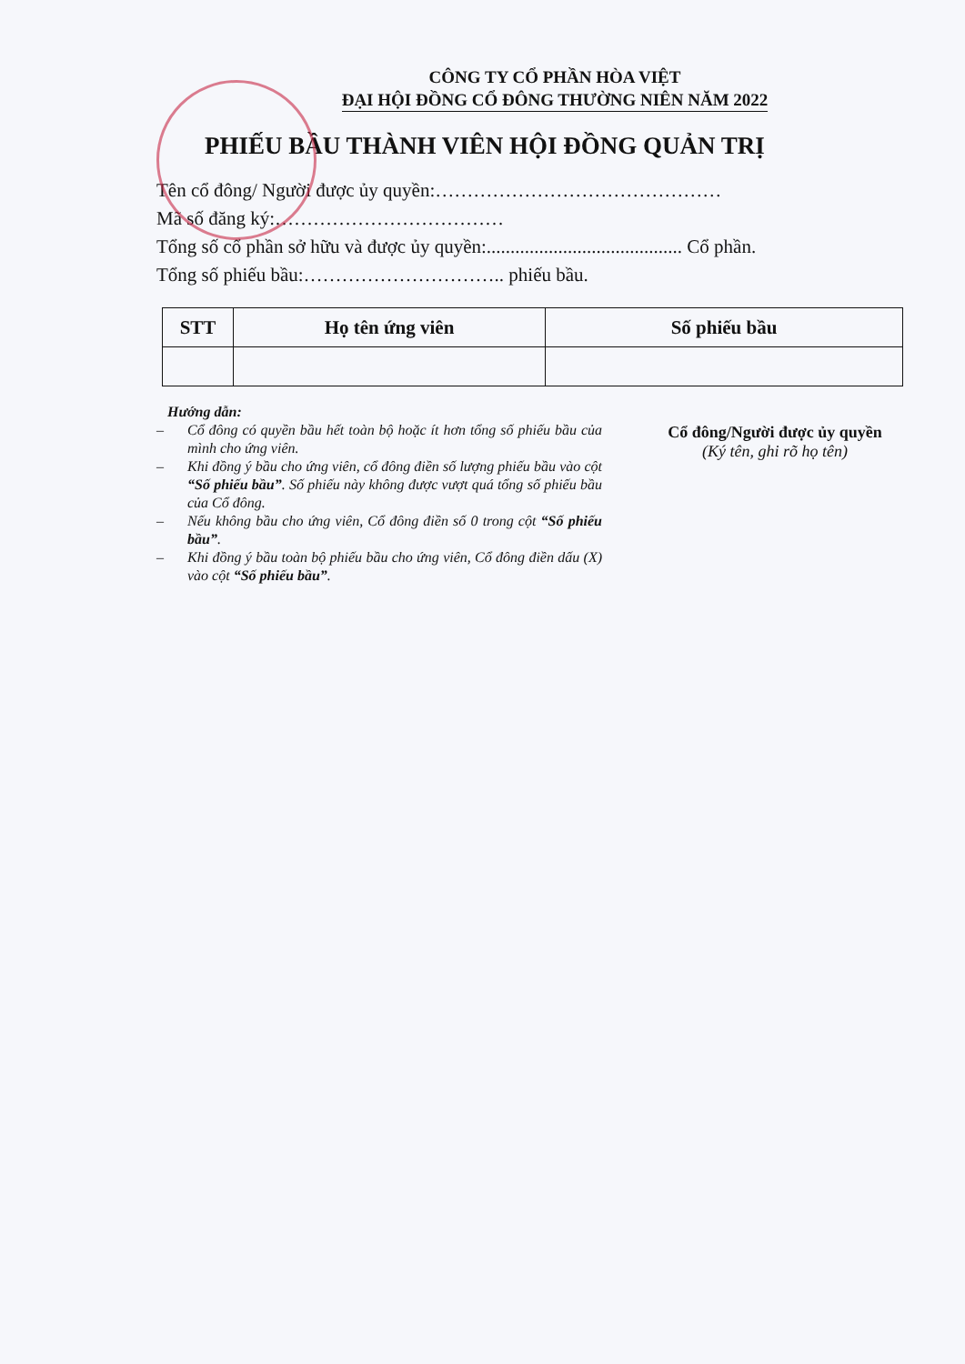CÔNG TY CỔ PHẦN HÒA VIỆT
ĐẠI HỘI ĐỒNG CỔ ĐÔNG THƯỜNG NIÊN NĂM 2022
PHIẾU BẦU THÀNH VIÊN HỘI ĐỒNG QUẢN TRỊ
Tên cổ đông/ Người được ủy quyền:………………………………………
Mã số đăng ký:………………………………
Tổng số cổ phần sở hữu và được ủy quyền:......................................... Cổ phần.
Tổng số phiếu bầu:………………………….. phiếu bầu.
| STT | Họ tên ứng viên | Số phiếu bầu |
| --- | --- | --- |
Hướng dẫn:
– Cổ đông có quyền bầu hết toàn bộ hoặc ít hơn tổng số phiếu bầu của mình cho ứng viên.
– Khi đồng ý bầu cho ứng viên, cổ đông điền số lượng phiếu bầu vào cột “Số phiếu bầu”. Số phiếu này không được vượt quá tổng số phiếu bầu của Cổ đông.
– Nếu không bầu cho ứng viên, Cổ đông điền số 0 trong cột “Số phiếu bầu”.
– Khi đồng ý bầu toàn bộ phiếu bầu cho ứng viên, Cổ đông điền dấu (X) vào cột “Số phiếu bầu”.
Cổ đông/Người được ủy quyền
(Ký tên, ghi rõ họ tên)